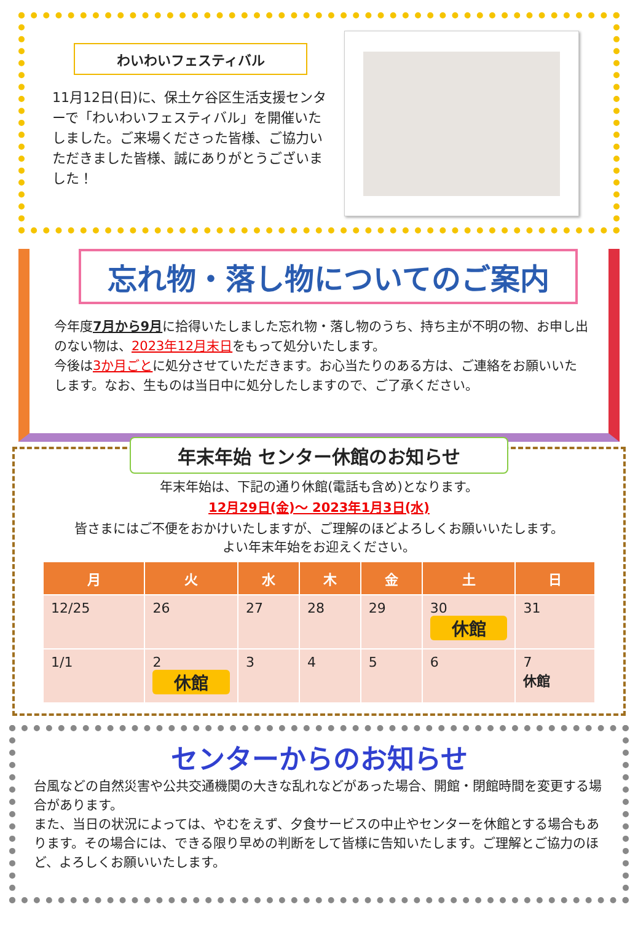わいわいフェスティバル
11月12日(日)に、保土ケ谷区生活支援センターで「わいわいフェスティバル」を開催いたしました。ご来場くださった皆様、ご協力いただきました皆様、誠にありがとうございました！
忘れ物・落し物についてのご案内
今年度7月から9月に拾得いたしました忘れ物・落し物のうち、持ち主が不明の物、お申し出のない物は、2023年12月末日をもって処分いたします。
今後は3か月ごとに処分させていただきます。お心当たりのある方は、ご連絡をお願いいたします。なお、生ものは当日中に処分したしますので、ご了承ください。
年末年始 センター休館のお知らせ
年末年始は、下記の通り休館(電話も含め)となります。
12月29日(金)～ 2023年1月3日(水)
皆さまにはご不便をおかけいたしますが、ご理解のほどよろしくお願いいたします。
よい年末年始をお迎えください。
| 月 | 火 | 水 | 木 | 金 | 土 | 日 |
| --- | --- | --- | --- | --- | --- | --- |
| 12/25 | 26 | 27 | 28 | 29 | 30 休館 | 31 |
| 1/1 | 2 休館 | 3 | 4 | 5 | 6 | 7 休館 |
センターからのお知らせ
台風などの自然災害や公共交通機関の大きな乱れなどがあった場合、開館・閉館時間を変更する場合があります。
また、当日の状況によっては、やむをえず、夕食サービスの中止やセンターを休館とする場合もあります。その場合には、できる限り早めの判断をして皆様に告知いたします。ご理解とご協力のほど、よろしくお願いいたします。